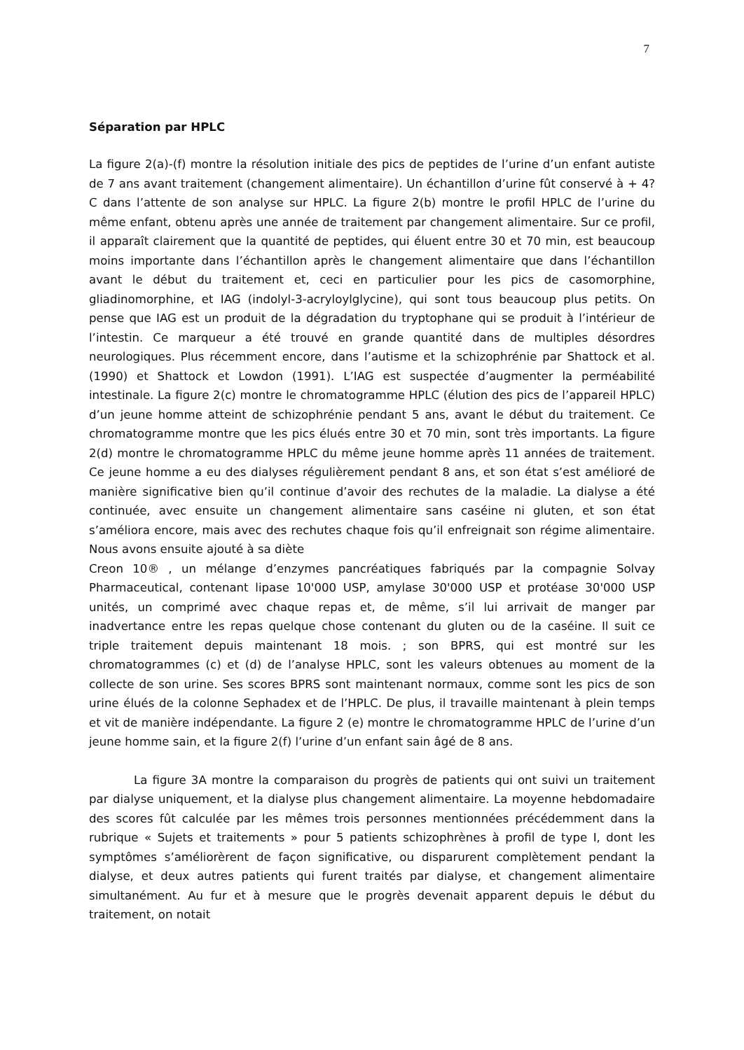7
Séparation par HPLC
La figure 2(a)-(f) montre la résolution initiale des pics de peptides de l’urine d’un enfant autiste de 7 ans avant traitement (changement alimentaire). Un échantillon d’urine fût conservé à + 4?C dans l’attente de son analyse sur HPLC. La figure 2(b) montre le profil HPLC de l’urine du même enfant, obtenu après une année de traitement par changement alimentaire. Sur ce profil, il apparaît clairement que la quantité de peptides, qui éluent entre 30 et 70 min, est beaucoup moins importante dans l’échantillon après le changement alimentaire que dans l’échantillon avant le début du traitement et, ceci en particulier pour les pics de casomorphine, gliadinomorphine, et IAG (indolyl-3-acryloylglycine), qui sont tous beaucoup plus petits. On pense que IAG est un produit de la dégradation du tryptophane qui se produit à l’intérieur de l’intestin. Ce marqueur a été trouvé en grande quantité dans de multiples désordres neurologiques. Plus récemment encore, dans l’autisme et la schizophrénie par Shattock et al. (1990) et Shattock et Lowdon (1991). L’IAG est suspectée d’augmenter la perméabilité intestinale. La figure 2(c) montre le chromatogramme HPLC (élution des pics de l’appareil HPLC) d’un jeune homme atteint de schizophrénie pendant 5 ans, avant le début du traitement. Ce chromatogramme montre que les pics élués entre 30 et 70 min, sont très importants. La figure 2(d) montre le chromatogramme HPLC du même jeune homme après 11 années de traitement. Ce jeune homme a eu des dialyses régulièrement pendant 8 ans, et son état s’est amélioré de manière significative bien qu’il continue d’avoir des rechutes de la maladie. La dialyse a été continuée, avec ensuite un changement alimentaire sans caséine ni gluten, et son état s’améliora encore, mais avec des rechutes chaque fois qu’il enfreignait son régime alimentaire. Nous avons ensuite ajouté à sa diète
Creon 10® , un mélange d’enzymes pancréatiques fabriqués par la compagnie Solvay Pharmaceutical, contenant lipase 10'000 USP, amylase 30'000 USP et protéase 30'000 USP unités, un comprimé avec chaque repas et, de même, s’il lui arrivait de manger par inadvertance entre les repas quelque chose contenant du gluten ou de la caséine. Il suit ce triple traitement depuis maintenant 18 mois. ; son BPRS, qui est montré sur les chromatogrammes (c) et (d) de l’analyse HPLC, sont les valeurs obtenues au moment de la collecte de son urine. Ses scores BPRS sont maintenant normaux, comme sont les pics de son urine élués de la colonne Sephadex et de l’HPLC. De plus, il travaille maintenant à plein temps et vit de manière indépendante. La figure 2 (e) montre le chromatogramme HPLC de l’urine d’un jeune homme sain, et la figure 2(f) l’urine d’un enfant sain âgé de 8 ans.
La figure 3A montre la comparaison du progrès de patients qui ont suivi un traitement par dialyse uniquement, et la dialyse plus changement alimentaire. La moyenne hebdomadaire des scores fût calculée par les mêmes trois personnes mentionnées précédemment dans la rubrique « Sujets et traitements » pour 5 patients schizophrènes à profil de type I, dont les symptômes s’améliorèrent de façon significative, ou disparurent complètement pendant la dialyse, et deux autres patients qui furent traités par dialyse, et changement alimentaire simultanément. Au fur et à mesure que le progrès devenait apparent depuis le début du traitement, on notait